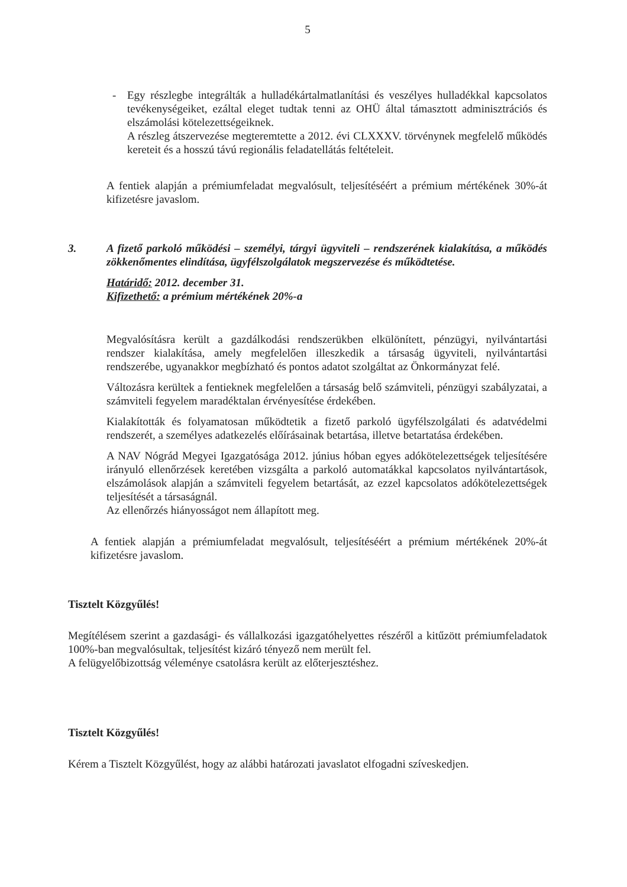5
- Egy részlegbe integrálták a hulladékártalmatlanítási és veszélyes hulladékkal kapcsolatos tevékenységeiket, ezáltal eleget tudtak tenni az OHÜ által támasztott adminisztrációs és elszámolási kötelezettségeiknek.
A részleg átszervezése megteremtette a 2012. évi CLXXXV. törvénynek megfelelő működés kereteit és a hosszú távú regionális feladatellátás feltételeit.
A fentiek alapján a prémiumfeladat megvalósult, teljesítéséért a prémium mértékének 30%-át kifizetésre javaslom.
3. A fizető parkoló működési – személyi, tárgyi ügyviteli – rendszerének kialakítása, a működés zökkenőmentes elindítása, ügyfélszolgálatok megszervezése és működtetése.
Határidő: 2012. december 31.
Kifizethető: a prémium mértékének 20%-a
Megvalósításra került a gazdálkodási rendszerükben elkülönített, pénzügyi, nyilvántartási rendszer kialakítása, amely megfelelően illeszkedik a társaság ügyviteli, nyilvántartási rendszerébe, ugyanakkor megbízható és pontos adatot szolgáltat az Önkormányzat felé.
Változásra kerültek a fentieknek megfelelően a társaság belő számviteli, pénzügyi szabályzatai, a számviteli fegyelem maradéktalan érvényesítése érdekében.
Kialakították és folyamatosan működtetik a fizető parkoló ügyfélszolgálati és adatvédelmi rendszerét, a személyes adatkezelés előírásainak betartása, illetve betartatása érdekében.
A NAV Nógrád Megyei Igazgatósága 2012. június hóban egyes adókötelezettségek teljesítésére irányuló ellenőrzések keretében vizsgálta a parkoló automatákkal kapcsolatos nyilvántartások, elszámolások alapján a számviteli fegyelem betartását, az ezzel kapcsolatos adókötelezettségek teljesítését a társaságnál.
Az ellenőrzés hiányosságot nem állapított meg.
A fentiek alapján a prémiumfeladat megvalósult, teljesítéséért a prémium mértékének 20%-át kifizetésre javaslom.
Tisztelt Közgyűlés!
Megítélésem szerint a gazdasági- és vállalkozási igazgatóhelyettes részéről a kitűzött prémiumfeladatok 100%-ban megvalósultak, teljesítést kizáró tényező nem merült fel.
A felügyelőbizottság véleménye csatolásra került az előterjesztéshez.
Tisztelt Közgyűlés!
Kérem a Tisztelt Közgyűlést, hogy az alábbi határozati javaslatot elfogadni szíveskedjen.